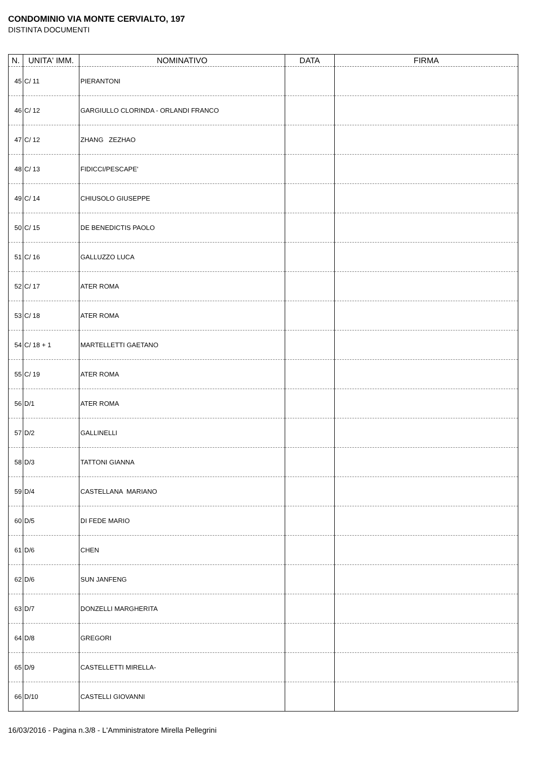CONDOMINIO VIA MONTE CERVIALTO, 197
DISTINTA DOCUMENTI
| N. | UNITA' IMM. | NOMINATIVO | DATA | FIRMA |
| --- | --- | --- | --- | --- |
| 45 | C/ 11 | PIERANTONI | | |
| 46 | C/ 12 | GARGIULLO CLORINDA - ORLANDI FRANCO | | |
| 47 | C/ 12 | ZHANG ZEZHAO | | |
| 48 | C/ 13 | FIDICCI/PESCAPE' | | |
| 49 | C/ 14 | CHIUSOLO GIUSEPPE | | |
| 50 | C/ 15 | DE BENEDICTIS PAOLO | | |
| 51 | C/ 16 | GALLUZZO LUCA | | |
| 52 | C/ 17 | ATER ROMA | | |
| 53 | C/ 18 | ATER ROMA | | |
| 54 | C/ 18 + 1 | MARTELLETTI GAETANO | | |
| 55 | C/ 19 | ATER ROMA | | |
| 56 | D/1 | ATER ROMA | | |
| 57 | D/2 | GALLINELLI | | |
| 58 | D/3 | TATTONI GIANNA | | |
| 59 | D/4 | CASTELLANA MARIANO | | |
| 60 | D/5 | DI FEDE MARIO | | |
| 61 | D/6 | CHEN | | |
| 62 | D/6 | SUN JANFENG | | |
| 63 | D/7 | DONZELLI MARGHERITA | | |
| 64 | D/8 | GREGORI | | |
| 65 | D/9 | CASTELLETTI MIRELLA- | | |
| 66 | D/10 | CASTELLI GIOVANNI | | |
16/03/2016 - Pagina n.3/8 - L'Amministratore Mirella Pellegrini